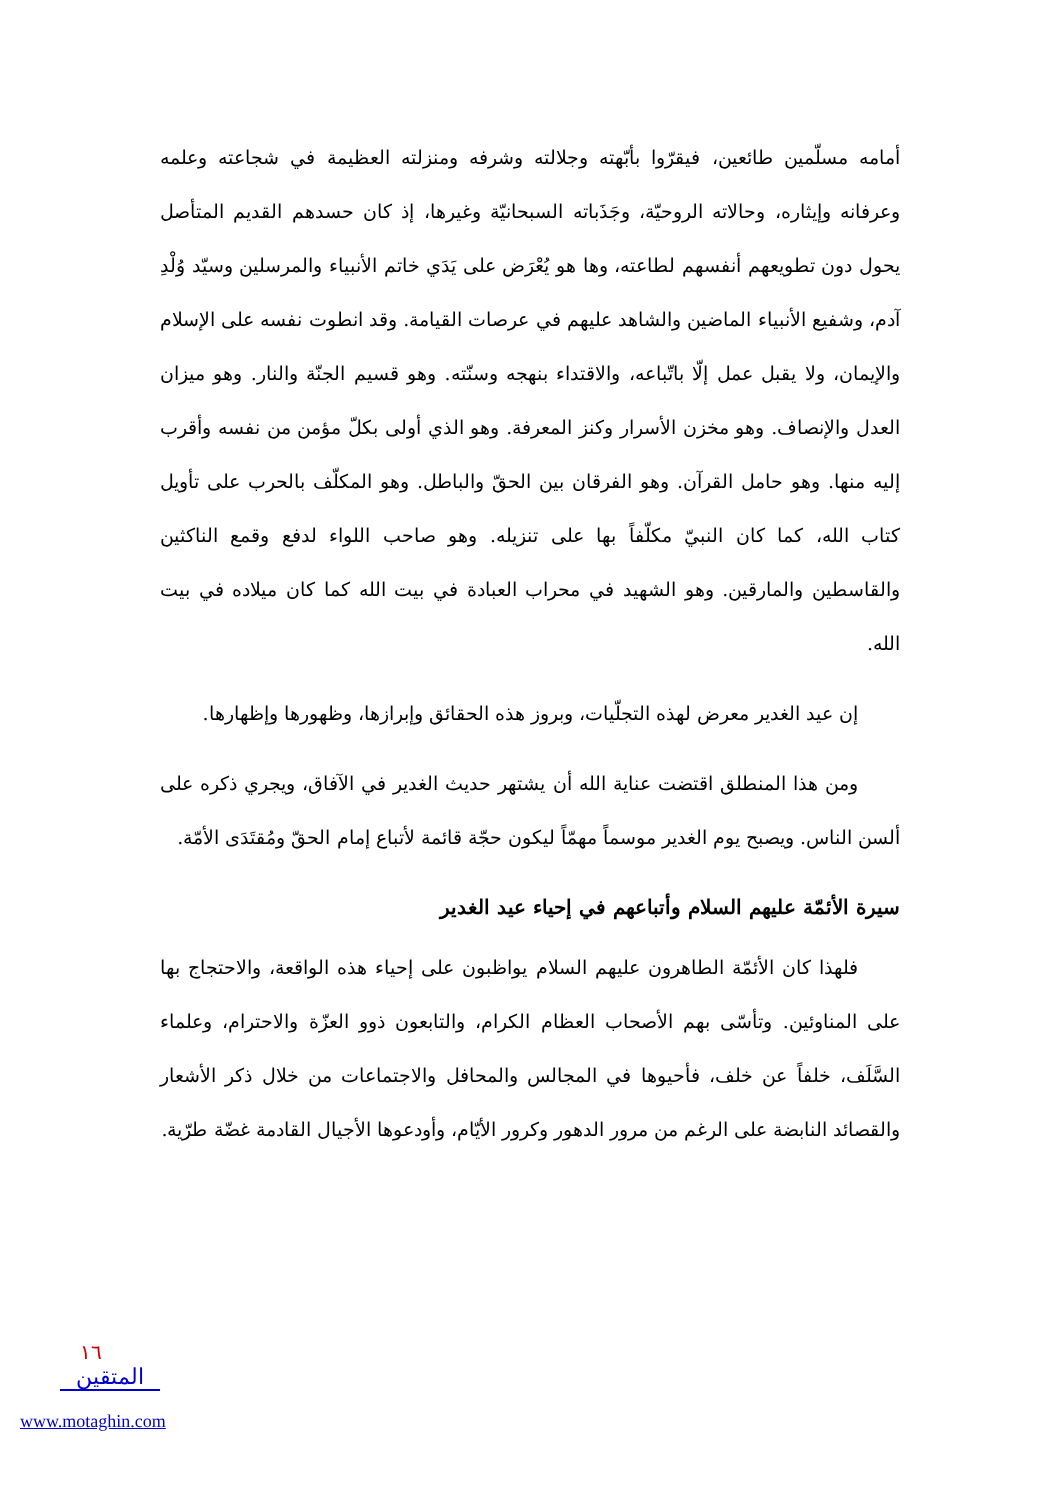أمامه مسلّمين طائعين، فيقرّوا بأبّهته وجلالته وشرفه ومنزلته العظيمة في شجاعته وعلمه وعرفانه وإيثاره، وحالاته الروحيّة، وجَذَباته السبحانيّة وغيرها، إذ كان حسدهم القديم المتأصل يحول دون تطويعهم أنفسهم لطاعته، وها هو يُعْرَض على يَدَي خاتم الأنبياء والمرسلين وسيّد وُلْدِ آدم، وشفيع الأنبياء الماضين والشاهد عليهم في عرصات القيامة. وقد انطوت نفسه على الإسلام والإيمان، ولا يقبل عمل إلّا باتّباعه، والاقتداء بنهجه وسنّته. وهو قسيم الجنّة والنار. وهو ميزان العدل والإنصاف. وهو مخزن الأسرار وكنز المعرفة. وهو الذي أولى بكلّ مؤمن من نفسه وأقرب إليه منها. وهو حامل القرآن. وهو الفرقان بين الحقّ والباطل. وهو المكلّف بالحرب على تأويل كتاب الله، كما كان النبيّ مكلّفاً بها على تنزيله. وهو صاحب اللواء لدفع وقمع الناكثين والقاسطين والمارقين. وهو الشهيد في محراب العبادة في بيت الله كما كان ميلاده في بيت الله.
إن عيد الغدير معرض لهذه التجلّيات، وبروز هذه الحقائق وإبرازها، وظهورها وإظهارها.
ومن هذا المنطلق اقتضت عناية الله أن يشتهر حديث الغدير في الآفاق، ويجري ذكره على ألسن الناس. ويصبح يوم الغدير موسماً مهمّاً ليكون حجّة قائمة لأتباع إمام الحقّ ومُقتَدَى الأمّة.
سيرة الأئمّة عليهم السلام وأتباعهم في إحياء عيد الغدير
فلهذا كان الأئمّة الطاهرون عليهم السلام يواظبون على إحياء هذه الواقعة، والاحتجاج بها على المناوئين. وتأسّى بهم الأصحاب العظام الكرام، والتابعون ذوو العزّة والاحترام، وعلماء السَّلَف، خلفاً عن خلف، فأحيوها في المجالس والمحافل والاجتماعات من خلال ذكر الأشعار والقصائد النابضة على الرغم من مرور الدهور وكرور الأيّام، وأودعوها الأجيال القادمة غضّة طرّية.
١٦
المتقين
www.motaghin.com